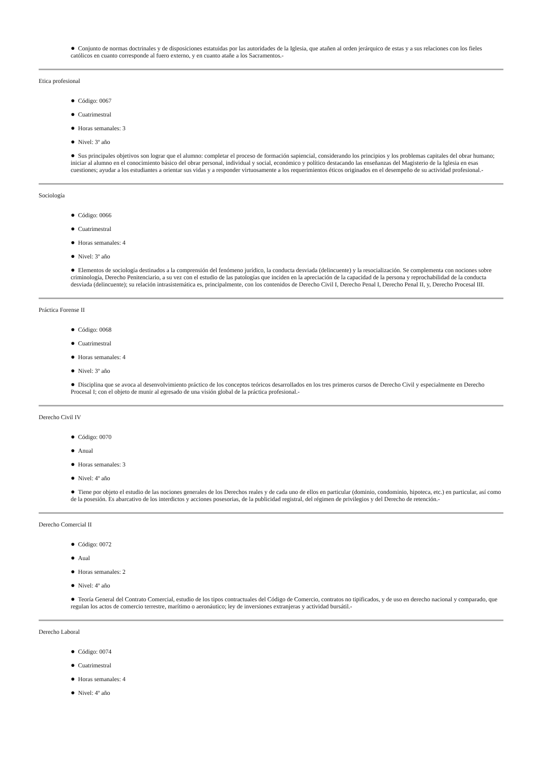● Conjunto de normas doctrinales y de disposiciones estatuidas por las autoridades de la Iglesia, que atañen al orden jerárquico de estas y a sus relaciones con los fieles católicos en cuanto corresponde al fuero externo, y en cuanto atañe a los Sacramentos.-
Etica profesional
● Código: 0067
● Cuatrimestral
● Horas semanales: 3
● Nivel: 3º año
● Sus principales objetivos son lograr que el alumno: completar el proceso de formación sapiencial, considerando los principios y los problemas capitales del obrar humano; iniciar al alumno en el conocimiento básico del obrar personal, individual y social, económico y político destacando las enseñanzas del Magisterio de la Iglesia en esas cuestiones; ayudar a los estudiantes a orientar sus vidas y a responder virtuosamente a los requerimientos éticos originados en el desempeño de su actividad profesional.-
Sociología
● Código: 0066
● Cuatrimestral
● Horas semanales: 4
● Nivel: 3º año
● Elementos de sociología destinados a la comprensión del fenómeno jurídico, la conducta desviada (delincuente) y la resocialización. Se complementa con nociones sobre criminología, Derecho Penitenciario, a su vez con el estudio de las patologías que inciden en la apreciación de la capacidad de la persona y reprochabilidad de la conducta desviada (delincuente); su relación intrasistemática es, principalmente, con los contenidos de Derecho Civil I, Derecho Penal I, Derecho Penal II, y, Derecho Procesal III.
Práctica Forense II
● Código: 0068
● Cuatrimestral
● Horas semanales: 4
● Nivel: 3º año
● Disciplina que se avoca al desenvolvimiento práctico de los conceptos teóricos desarrollados en los tres primeros cursos de Derecho Civil y especialmente en Derecho Procesal I; con el objeto de munir al egresado de una visión global de la práctica profesional.-
Derecho Civil IV
● Código: 0070
● Anual
● Horas semanales: 3
● Nivel: 4º año
● Tiene por objeto el estudio de las nociones generales de los Derechos reales y de cada uno de ellos en particular (dominio, condominio, hipoteca, etc.) en particular, así como de la posesión. Es abarcativo de los interdictos y acciones posesorias, de la publicidad registral, del régimen de privilegios y del Derecho de retención.-
Derecho Comercial II
● Código: 0072
● Aual
● Horas semanales: 2
● Nivel: 4º año
● Teoría General del Contrato Comercial, estudio de los tipos contractuales del Código de Comercio, contratos no tipificados, y de uso en derecho nacional y comparado, que regulan los actos de comercio terrestre, marítimo o aeronáutico; ley de inversiones extranjeras y actividad bursátil.-
Derecho Laboral
● Código: 0074
● Cuatrimestral
● Horas semanales: 4
● Nivel: 4º año